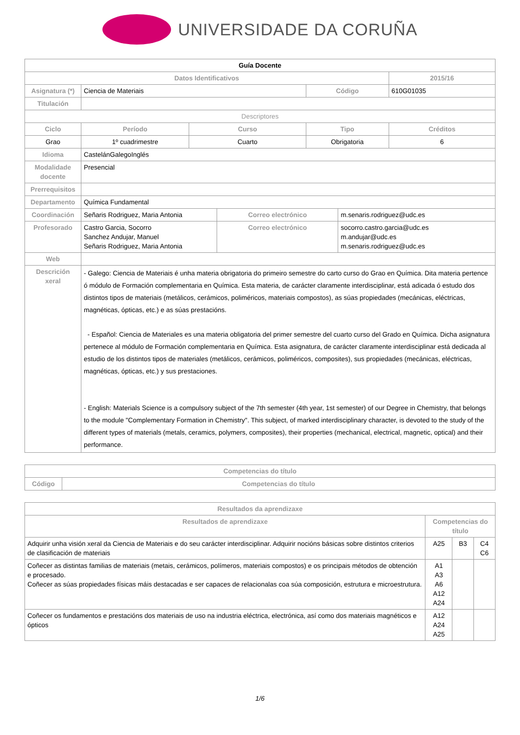UNIVERSIDADE DA CORUÑA
| Guía Docente | | | | | | |
| --- | --- | --- | --- | --- | --- | --- |
| Datos Identificativos | | | | | | 2015/16 |
| Asignatura (*) | Ciencia de Materiais | | | Código | | 610G01035 |
| Titulación | | | | | | |
| Descriptores | | | | | | |
| Ciclo | Período | Curso | | Tipo | | Créditos |
| Grao | 1º cuadrimestre | Cuarto | | Obrigatoria | | 6 |
| Idioma | CastelánGalegoInglés | | | | | |
| Modalidade docente | Presencial | | | | | |
| Prerrequisitos | | | | | | |
| Departamento | Química Fundamental | | | | | |
| Coordinación | Señaris Rodriguez, Maria Antonia | | Correo electrónico | | m.senaris.rodriguez@udc.es | |
| Profesorado | Castro Garcia, Socorro Sanchez Andujar, Manuel Señaris Rodriguez, Maria Antonia | | Correo electrónico | | socorro.castro.garcia@udc.es m.andujar@udc.es m.senaris.rodriguez@udc.es | |
| Web | | | | | | |
| Descrición xeral | - Galego: Ciencia de Materiais é unha materia obrigatoria do primeiro semestre do carto curso do Grao en Química. Dita materia pertence ó módulo de Formación complementaria en Química. Esta materia, de carácter claramente interdisciplinar, está adicada ó estudo dos distintos tipos de materiais (metálicos, cerámicos, poliméricos, materiais compostos), as súas propiedades (mecánicas, eléctricas, magnéticas, ópticas, etc.) e as súas prestacións. - Español: Ciencia de Materiales es una materia obligatoria del primer semestre del cuarto curso del Grado en Química. Dicha asignatura pertenece al módulo de Formación complementaria en Química. Esta asignatura, de carácter claramente interdisciplinar está dedicada al estudio de los distintos tipos de materiales (metálicos, cerámicos, poliméricos, composites), sus propiedades (mecánicas, eléctricas, magnéticas, ópticas, etc.) y sus prestaciones. - English: Materials Science is a compulsory subject of the 7th semester (4th year, 1st semester) of our Degree in Chemistry, that belongs to the module "Complementary Formation in Chemistry". This subject, of marked interdisciplinary character, is devoted to the study of the different types of materials (metals, ceramics, polymers, composites), their properties (mechanical, electrical, magnetic, optical) and their performance. | | | | | |
| Competencias do título | |
| --- | --- |
| Código | Competencias do título |
| Resultados da aprendizaxe | | | |
| --- | --- | --- | --- |
| Resultados de aprendizaxe | Competencias do título | | |
| Adquirir unha visión xeral da Ciencia de Materiais e do seu carácter interdisciplinar. Adquirir nocións básicas sobre distintos criterios de clasificación de materiais | A25 | B3 | C4 C6 |
| Coñecer as distintas familias de materiais (metais, cerámicos, polímeros, materiais compostos) e os principais métodos de obtención e procesado. Coñecer as súas propiedades físicas máis destacadas e ser capaces de relacionalas coa súa composición, estrutura e microestrutura. | A1 A3 A6 A12 A24 | | |
| Coñecer os fundamentos e prestacións dos materiais de uso na industria eléctrica, electrónica, así como dos materiais magnéticos e ópticos | A12 A24 A25 | | |
1/6